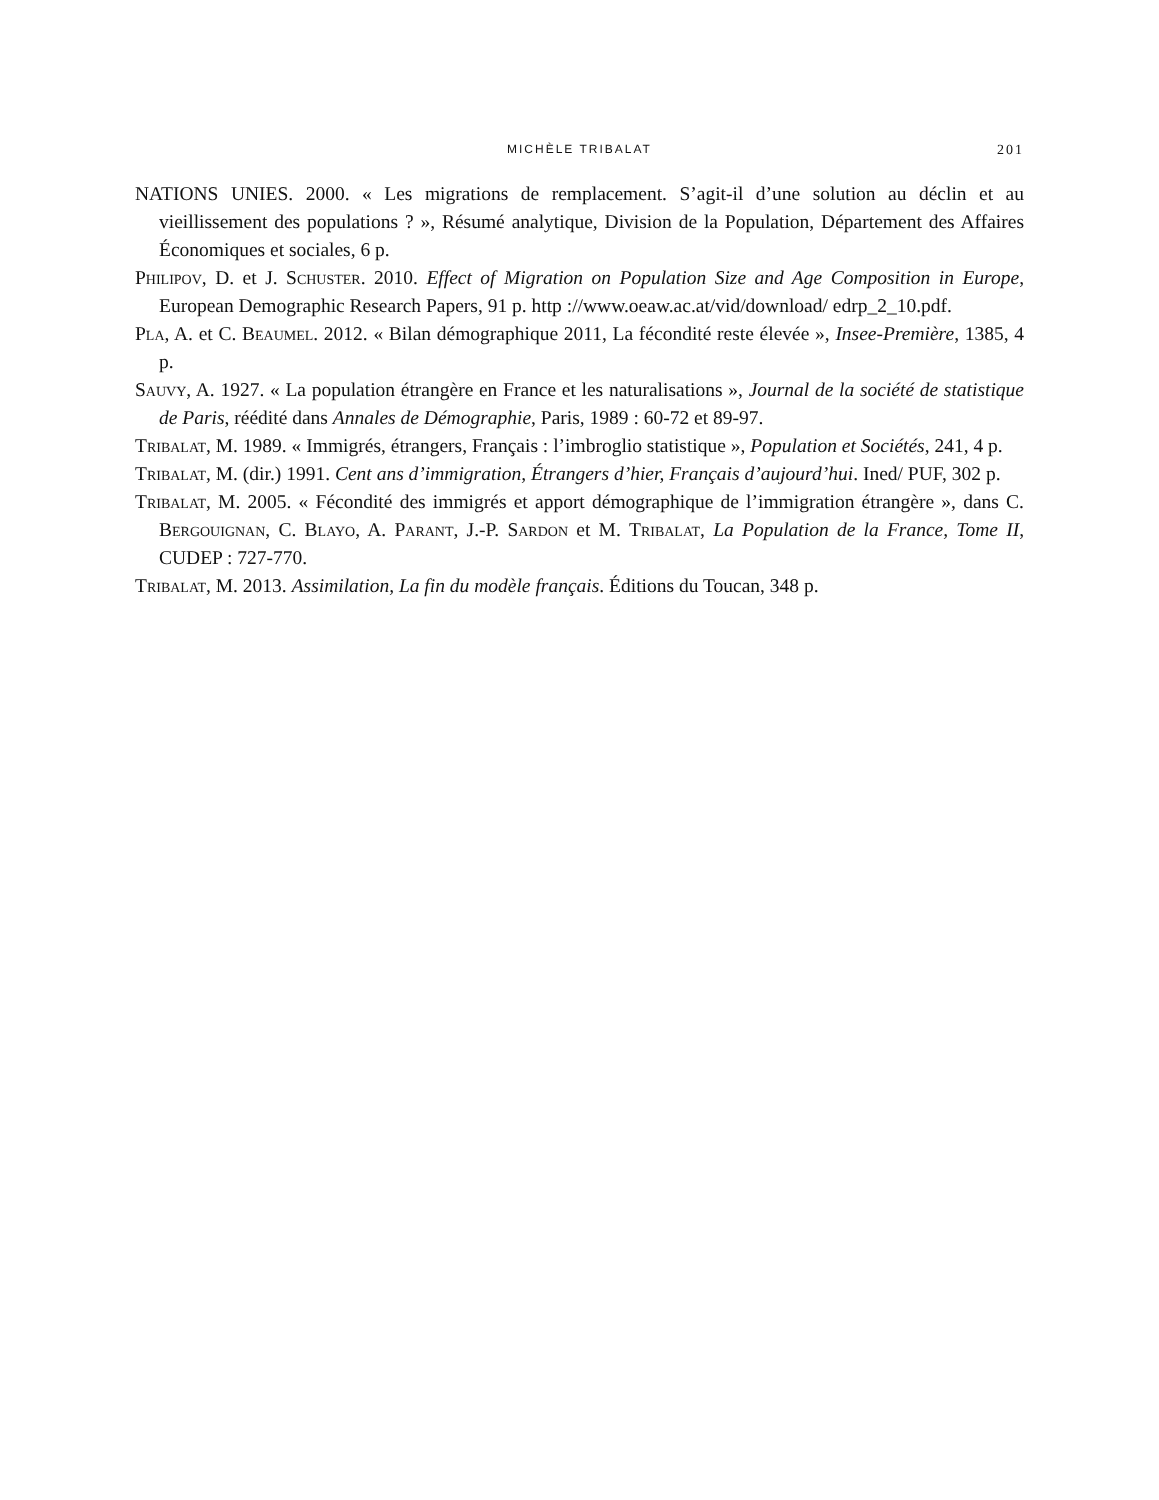MICHÈLE TRIBALAT
201
NATIONS UNIES. 2000. « Les migrations de remplacement. S’agit-il d’une solution au déclin et au vieillissement des populations ? », Résumé analytique, Division de la Population, Département des Affaires Économiques et sociales, 6 p.
Philipov, D. et J. Schuster. 2010. Effect of Migration on Population Size and Age Composition in Europe, European Demographic Research Papers, 91 p. http ://www.oeaw.ac.at/vid/download/ edrp_2_10.pdf.
Pla, A. et C. Beaumel. 2012. « Bilan démographique 2011, La fécondité reste élevée », Insee-Première, 1385, 4 p.
Sauvy, A. 1927. « La population étrangère en France et les naturalisations », Journal de la société de statistique de Paris, réédité dans Annales de Démographie, Paris, 1989 : 60-72 et 89-97.
Tribalat, M. 1989. « Immigrés, étrangers, Français : l’imbroglio statistique », Population et Sociétés, 241, 4 p.
Tribalat, M. (dir.) 1991. Cent ans d’immigration, Étrangers d’hier, Français d’aujourd’hui. Ined/ PUF, 302 p.
Tribalat, M. 2005. « Fécondité des immigrés et apport démographique de l’immigration étrangère », dans C. Bergouignan, C. Blayo, A. Parant, J.-P. Sardon et M. Tribalat, La Population de la France, Tome II, CUDEP : 727-770.
Tribalat, M. 2013. Assimilation, La fin du modèle français. Éditions du Toucan, 348 p.